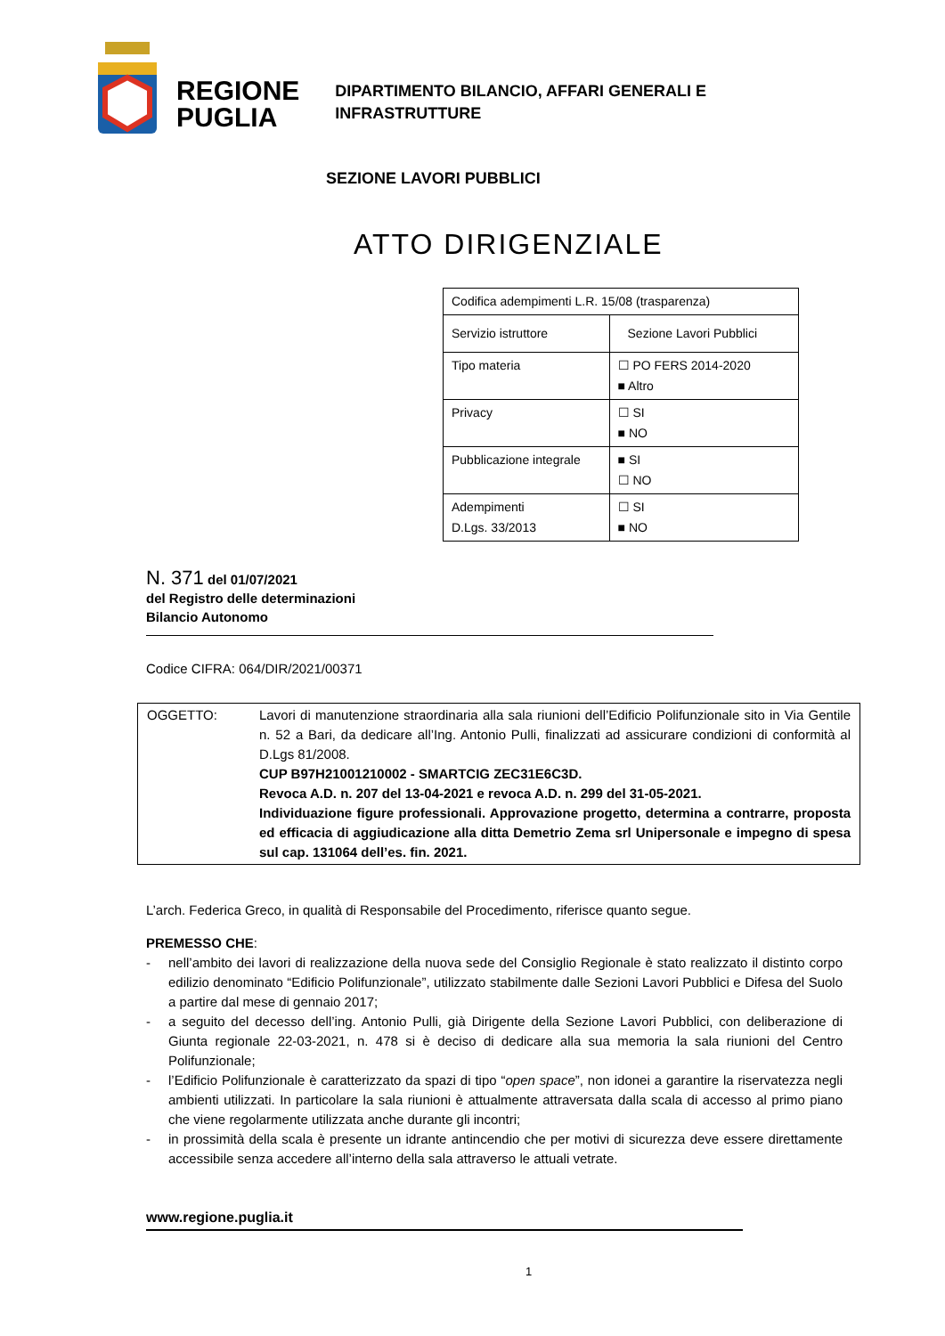REGIONE
PUGLIA
DIPARTIMENTO BILANCIO, AFFARI GENERALI E
INFRASTRUTTURE
SEZIONE LAVORI PUBBLICI
ATTO DIRIGENZIALE
| Codifica adempimenti L.R. 15/08 (trasparenza) | |
| Servizio istruttore | Sezione Lavori Pubblici |
| Tipo materia | ☐ PO FERS 2014-2020 ■ Altro |
| Privacy | ☐ SI ■ NO |
| Pubblicazione integrale | ■ SI ☐ NO |
| Adempimenti D.Lgs. 33/2013 | ☐ SI ■ NO |
N. 371 del 01/07/2021
del Registro delle determinazioni
Bilancio Autonomo
Codice CIFRA: 064/DIR/2021/00371
OGGETTO: Lavori di manutenzione straordinaria alla sala riunioni dell’Edificio Polifunzionale sito in Via Gentile n. 52 a Bari, da dedicare all’Ing. Antonio Pulli, finalizzati ad assicurare condizioni di conformità al D.Lgs 81/2008.
CUP B97H21001210002 - SMARTCIG ZEC31E6C3D.
Revoca A.D. n. 207 del 13-04-2021 e revoca A.D. n. 299 del 31-05-2021.
Individuazione figure professionali. Approvazione progetto, determina a contrarre, proposta ed efficacia di aggiudicazione alla ditta Demetrio Zema srl Unipersonale e impegno di spesa sul cap. 131064 dell’es. fin. 2021.
L’arch. Federica Greco, in qualità di Responsabile del Procedimento, riferisce quanto segue.
PREMESSO CHE:
- nell’ambito dei lavori di realizzazione della nuova sede del Consiglio Regionale è stato realizzato il distinto corpo edilizio denominato “Edificio Polifunzionale”, utilizzato stabilmente dalle Sezioni Lavori Pubblici e Difesa del Suolo a partire dal mese di gennaio 2017;
- a seguito del decesso dell’ing. Antonio Pulli, già Dirigente della Sezione Lavori Pubblici, con deliberazione di Giunta regionale 22-03-2021, n. 478 si è deciso di dedicare alla sua memoria la sala riunioni del Centro Polifunzionale;
- l’Edificio Polifunzionale è caratterizzato da spazi di tipo “open space”, non idonei a garantire la riservatezza negli ambienti utilizzati. In particolare la sala riunioni è attualmente attraversata dalla scala di accesso al primo piano che viene regolarmente utilizzata anche durante gli incontri;
- in prossimità della scala è presente un idrante antincendio che per motivi di sicurezza deve essere direttamente accessibile senza accedere all’interno della sala attraverso le attuali vetrate.
www.regione.puglia.it
1